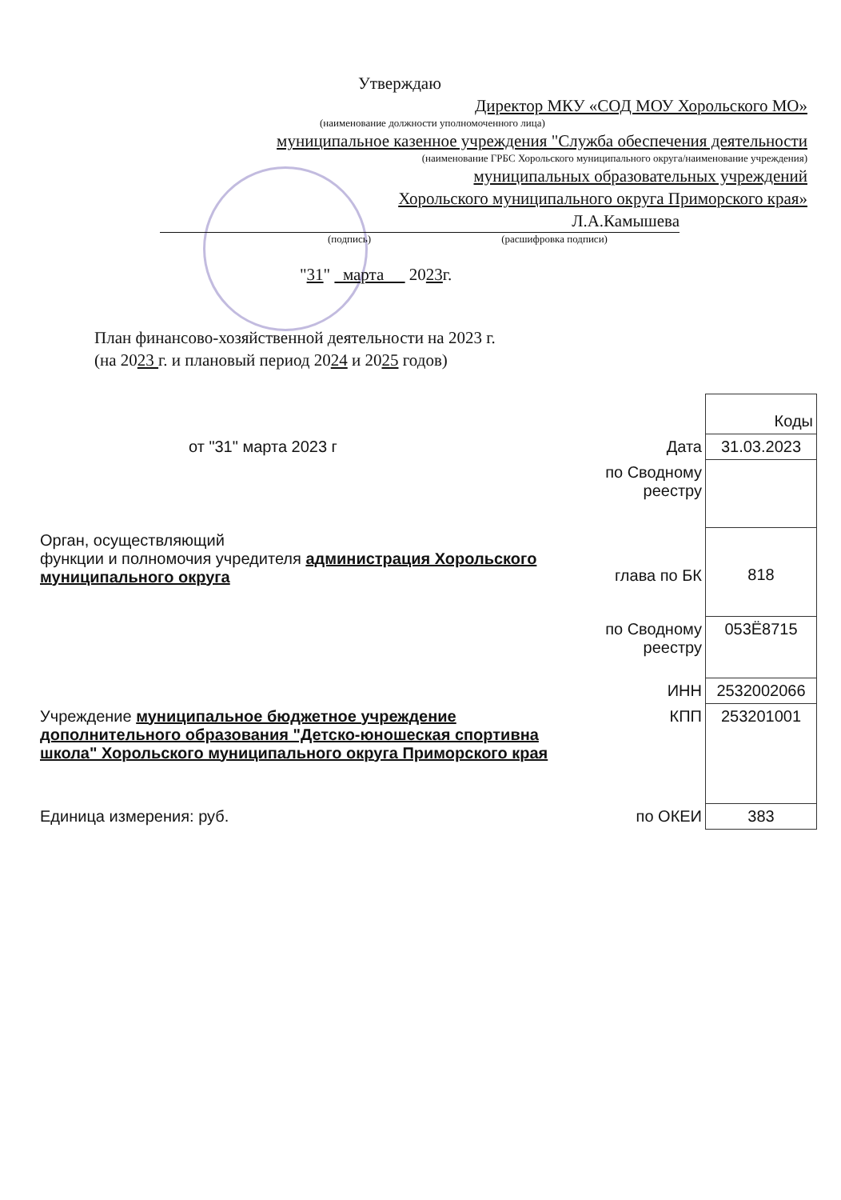Утверждаю
Директор МКУ «СОД МОУ Хорольского МО»
(наименование должности уполномоченного лица)
муниципальное казенное учреждения "Служба обеспечения деятельности
(наименование ГРБС Хорольского муниципального округа/наименование учреждения)
муниципальных образовательных учреждений
Хорольского муниципального округа Приморского края»
Л.А.Камышева
(подпись) (расшифровка подписи)
"31" марта 2023г.
План финансово-хозяйственной деятельности на 2023 г.
(на 2023 г. и плановый период 2024 и 2025 годов)
| | | Коды |
| от "31" марта 2023 г | Дата | 31.03.2023 |
| | по Сводному реестру | |
| Орган, осуществляющий функции и полномочия учредителя администрация Хорольского муниципального округа | глава по БК | 818 |
| | по Сводному реестру | 053Ё8715 |
| | ИНН | 2532002066 |
| Учреждение муниципальное бюджетное учреждение дополнительного образования "Детско-юношеская спортивна школа" Хорольского муниципального округа Приморского края | КПП | 253201001 |
| Единица измерения: руб. | по ОКЕИ | 383 |